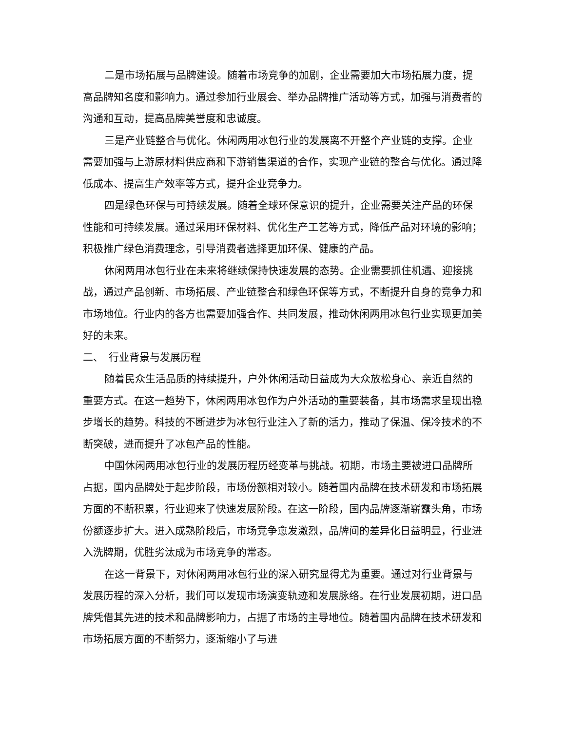二是市场拓展与品牌建设。随着市场竞争的加剧，企业需要加大市场拓展力度，提高品牌知名度和影响力。通过参加行业展会、举办品牌推广活动等方式，加强与消费者的沟通和互动，提高品牌美誉度和忠诚度。
三是产业链整合与优化。休闲两用冰包行业的发展离不开整个产业链的支撑。企业需要加强与上游原材料供应商和下游销售渠道的合作，实现产业链的整合与优化。通过降低成本、提高生产效率等方式，提升企业竞争力。
四是绿色环保与可持续发展。随着全球环保意识的提升，企业需要关注产品的环保性能和可持续发展。通过采用环保材料、优化生产工艺等方式，降低产品对环境的影响；积极推广绿色消费理念，引导消费者选择更加环保、健康的产品。
休闲两用冰包行业在未来将继续保持快速发展的态势。企业需要抓住机遇、迎接挑战，通过产品创新、市场拓展、产业链整合和绿色环保等方式，不断提升自身的竞争力和市场地位。行业内的各方也需要加强合作、共同发展，推动休闲两用冰包行业实现更加美好的未来。
二、　行业背景与发展历程
随着民众生活品质的持续提升，户外休闲活动日益成为大众放松身心、亲近自然的重要方式。在这一趋势下，休闲两用冰包作为户外活动的重要装备，其市场需求呈现出稳步增长的趋势。科技的不断进步为冰包行业注入了新的活力，推动了保温、保冷技术的不断突破，进而提升了冰包产品的性能。
中国休闲两用冰包行业的发展历程历经变革与挑战。初期，市场主要被进口品牌所占据，国内品牌处于起步阶段，市场份额相对较小。随着国内品牌在技术研发和市场拓展方面的不断积累，行业迎来了快速发展阶段。在这一阶段，国内品牌逐渐崭露头角，市场份额逐步扩大。进入成熟阶段后，市场竞争愈发激烈，品牌间的差异化日益明显，行业进入洗牌期，优胜劣汰成为市场竞争的常态。
在这一背景下，对休闲两用冰包行业的深入研究显得尤为重要。通过对行业背景与发展历程的深入分析，我们可以发现市场演变轨迹和发展脉络。在行业发展初期，进口品牌凭借其先进的技术和品牌影响力，占据了市场的主导地位。随着国内品牌在技术研发和市场拓展方面的不断努力，逐渐缩小了与进